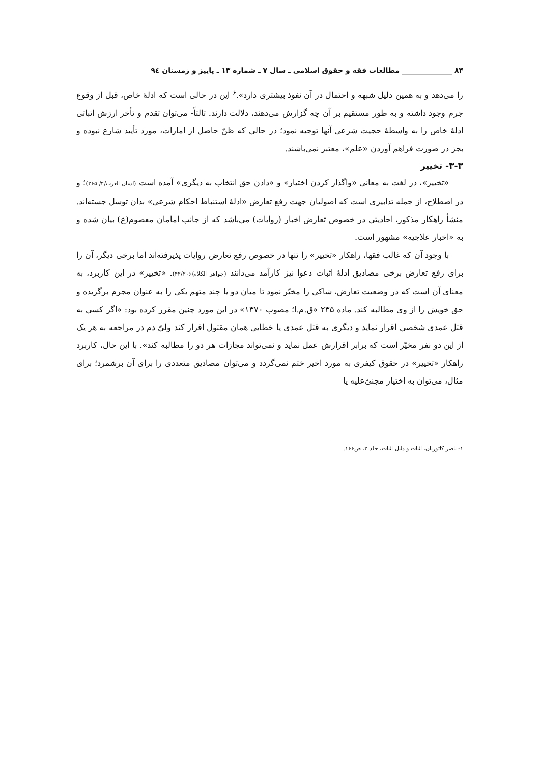۸۴ ______________ مطالعات فقه و حقوق اسلامی ـ سال ۷ ـ شماره ۱۳ ـ پاییز و زمستان ۹٤
را می‌دهد و به همین دلیل شبهه و احتمال در آن نفوذ بیشتری دارد».<sup>۶</sup> این در حالی است که ادلۀ خاص، قبل از وقوع جرم وجود داشته و به طور مستقیم بر آن چه گزارش می‌دهند، دلالت دارند. ثالثاً- می‌توان تقدم و تأخر ارزش اثباتی ادلۀ خاص را به واسطۀ حجیت شرعی آنها توجیه نمود؛ در حالی که ظنّ حاصل از امارات، مورد تأیید شارع نبوده و بجز در صورت فراهم آوردن «علم»، معتبر نمی‌باشند.
۳-۳- تخییر
«تخییر»، در لغت به معانی «واگذار کردن اختیار» و «دادن حق انتخاب به دیگری» آمده است (لسان العرب/۴/ ۲۶۵)؛ و در اصطلاح، از جمله تدابیری است که اصولیان جهت رفع تعارض «ادلۀ استنباط احکام شرعی» بدان توسل جسته‌اند. منشأ راهکار مذکور، احادیثی در خصوص تعارض اخبار (روایات) می‌باشد که از جانب امامان معصوم(ع) بیان شده و به «اخبار علاجیه» مشهور است.
با وجود آن که غالب فقها، راهکار «تخییر» را تنها در خصوص رفع تعارض روایات پذیرفته‌اند اما برخی دیگر، آن را برای رفع تعارض برخی مصادیق ادلۀ اثبات دعوا نیز کارآمد می‌دانند (جواهر الکلام/۴۲/۲۰۶). «تخییر» در این کاربرد، به معنای آن است که در وضعیت تعارض، شاکی را مخیّر نمود تا میان دو یا چند متهم یکی را به عنوان مجرم برگزیده و حق خویش را از وی مطالبه کند. ماده ۲۳۵ «ق.م.ا؛ مصوب ۱۳۷۰» در این مورد چنین مقرر کرده بود: «اگر کسی به قتل عمدی شخصی اقرار نماید و دیگری به قتل عمدی یا خطایی همان مقتول اقرار کند ولیّ دم در مراجعه به هر یک از این دو نفر مخیّر است که برابر اقرارش عمل نماید و نمی‌تواند مجازات هر دو را مطالبه کند». با این حال، کاربرد راهکار «تخییر» در حقوق کیفری به مورد اخیر ختم نمی‌گردد و می‌توان مصادیق متعددی را برای آن برشمرد؛ برای مثال، می‌توان به اختیار مجنیٌ‌علیه یا
۱- ناصر کاتوزیان، اثبات و دلیل اثبات، جلد ۲، ص۱۶۶.